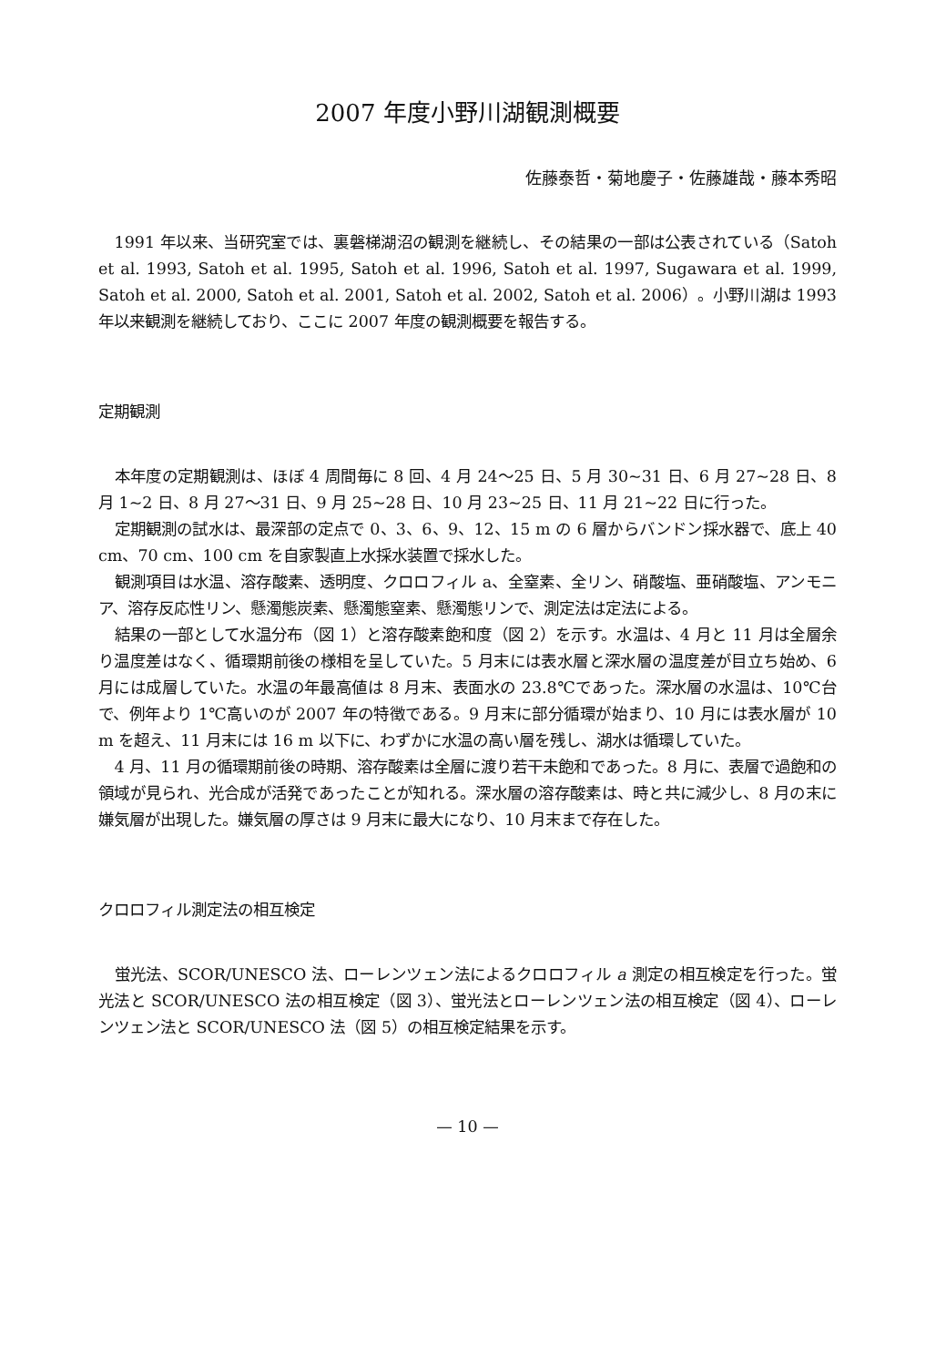2007 年度小野川湖観測概要
佐藤泰哲・菊地慶子・佐藤雄哉・藤本秀昭
1991 年以来、当研究室では、裏磐梯湖沼の観測を継続し、その結果の一部は公表されている（Satoh et al. 1993, Satoh et al. 1995, Satoh et al. 1996, Satoh et al. 1997, Sugawara et al. 1999, Satoh et al. 2000, Satoh et al. 2001, Satoh et al. 2002, Satoh et al. 2006）。小野川湖は 1993 年以来観測を継続しており、ここに 2007 年度の観測概要を報告する。
定期観測
本年度の定期観測は、ほぼ 4 周間毎に 8 回、4 月 24〜25 日、5 月 30~31 日、6 月 27~28 日、8 月 1~2 日、8 月 27〜31 日、9 月 25~28 日、10 月 23~25 日、11 月 21~22 日に行った。
定期観測の試水は、最深部の定点で 0、3、6、9、12、15 m の 6 層からバンドン採水器で、底上 40 cm、70 cm、100 cm を自家製直上水採水装置で採水した。
観測項目は水温、溶存酸素、透明度、クロロフィル a、全窒素、全リン、硝酸塩、亜硝酸塩、アンモニア、溶存反応性リン、懸濁態炭素、懸濁態窒素、懸濁態リンで、測定法は定法による。
結果の一部として水温分布（図 1）と溶存酸素飽和度（図 2）を示す。水温は、4 月と 11 月は全層余り温度差はなく、循環期前後の様相を呈していた。5 月末には表水層と深水層の温度差が目立ち始め、6 月には成層していた。水温の年最高値は 8 月末、表面水の 23.8℃であった。深水層の水温は、10℃台で、例年より 1℃高いのが 2007 年の特徴である。9 月末に部分循環が始まり、10 月には表水層が 10 m を超え、11 月末には 16 m 以下に、わずかに水温の高い層を残し、湖水は循環していた。
4 月、11 月の循環期前後の時期、溶存酸素は全層に渡り若干未飽和であった。8 月に、表層で過飽和の領域が見られ、光合成が活発であったことが知れる。深水層の溶存酸素は、時と共に減少し、8 月の末に嫌気層が出現した。嫌気層の厚さは 9 月末に最大になり、10 月末まで存在した。
クロロフィル測定法の相互検定
蛍光法、SCOR/UNESCO 法、ローレンツェン法によるクロロフィル a 測定の相互検定を行った。蛍光法と SCOR/UNESCO 法の相互検定（図 3）、蛍光法とローレンツェン法の相互検定（図 4）、ローレンツェン法と SCOR/UNESCO 法（図 5）の相互検定結果を示す。
— 10 —